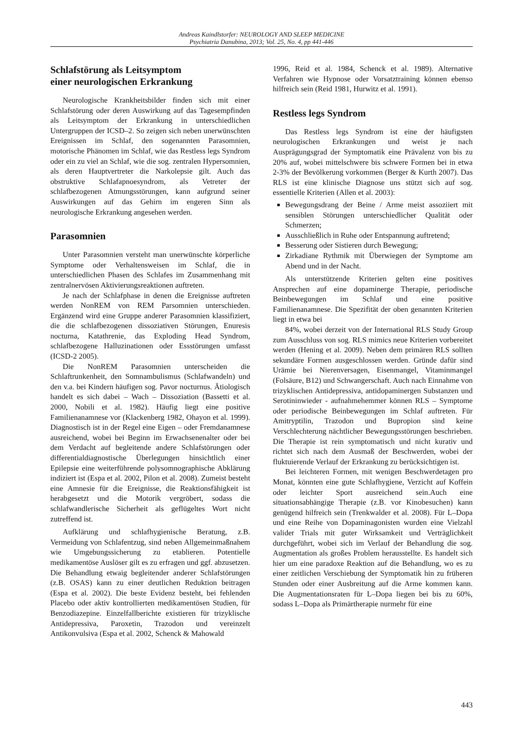Andreas Kaindlstorfer: NEUROLOGY AND SLEEP MEDICINE
Psychiatria Danubina, 2013; Vol. 25, No. 4, pp 441-446
Schlafstörung als Leitsymptom
einer neurologischen Erkrankung
Neurologische Krankheitsbilder finden sich mit einer Schlafstörung oder deren Auswirkung auf das Tagesempfinden als Leitsymptom der Erkrankung in unterschiedlichen Untergruppen der ICSD–2. So zeigen sich neben unerwünschten Ereignissen im Schlaf, den sogenannten Parasomnien, motorische Phänomen im Schlaf, wie das Restless legs Syndrom oder ein zu viel an Schlaf, wie die sog. zentralen Hypersomnien, als deren Hauptvertreter die Narkolepsie gilt. Auch das obstruktive Schlafapnoesyndrom, als Vetreter der schlafbezogenen Atmungsstörungen, kann aufgrund seiner Auswirkungen auf das Gehirn im engeren Sinn als neurologische Erkrankung angesehen werden.
Parasomnien
Unter Parasomnien versteht man unerwünschte körperliche Symptome oder Verhaltensweisen im Schlaf, die in unterschiedlichen Phasen des Schlafes im Zusammenhang mit zentralnervösen Aktivierungsreaktionen auftreten.
Je nach der Schlafphase in denen die Ereignisse auftreten werden NonREM von REM Parsomnien unterschieden. Ergänzend wird eine Gruppe anderer Parasomnien klassifiziert, die die schlafbezogenen dissoziativen Störungen, Enuresis nocturna, Katathrenie, das Exploding Head Syndrom, schlafbezogene Halluzinationen oder Essstörungen umfasst (ICSD-2 2005).
Die NonREM Parasomnien unterscheiden die Schlaftrunkenheit, den Somnambulismus (Schlafwandeln) und den v.a. bei Kindern häufigen sog. Pavor nocturnus. Ätiologisch handelt es sich dabei – Wach – Dissoziation (Bassetti et al. 2000, Nobili et al. 1982). Häufig liegt eine positive Familienanamnese vor (Klackenberg 1982, Ohayon et al. 1999). Diagnostisch ist in der Regel eine Eigen – oder Fremdanamnese ausreichend, wobei bei Beginn im Erwachsenenalter oder bei dem Verdacht auf begleitende andere Schlafstörungen oder differentialdiagnostische Überlegungen hinsichtlich einer Epilepsie eine weiterführende polysomnographische Abklärung indiziert ist (Espa et al. 2002, Pilon et al. 2008). Zumeist besteht eine Amnesie für die Ereignisse, die Reaktionsfähigkeit ist herabgesetzt und die Motorik vergröbert, sodass die schlafwandlerische Sicherheit als geflügeltes Wort nicht zutreffend ist.
Aufklärung und schlafhygienische Beratung, z.B. Vermeidung von Schlafentzug, sind neben Allgemeinmaßnahem wie Umgebungssicherung zu etablieren. Potentielle medikamentöse Auslöser gilt es zu erfragen und ggf. abzusetzen. Die Behandlung etwaig begleitender anderer Schlafstörungen (z.B. OSAS) kann zu einer deutlichen Reduktion beitragen (Espa et al. 2002). Die beste Evidenz besteht, bei fehlenden Placebo oder aktiv kontrollierten medikamentösen Studien, für Benzodiazepine. Einzelfallberichte existieren für trizyklische Antidepressiva, Paroxetin, Trazodon und vereinzelt Antikonvulsiva (Espa et al. 2002, Schenck & Mahowald
1996, Reid et al. 1984, Schenck et al. 1989). Alternative Verfahren wie Hypnose oder Vorsatztraining können ebenso hilfreich sein (Reid 1981, Hurwitz et al. 1991).
Restless legs Syndrom
Das Restless legs Syndrom ist eine der häufigsten neurologischen Erkrankungen und weist je nach Ausprägungsgrad der Symptomatik eine Prävalenz von bis zu 20% auf, wobei mittelschwere bis schwere Formen bei in etwa 2-3% der Bevölkerung vorkommen (Berger & Kurth 2007). Das RLS ist eine klinische Diagnose uns stützt sich auf sog. essentielle Kriterien (Allen et al. 2003):
Bewegungsdrang der Beine / Arme meist assoziiert mit sensiblen Störungen unterschiedlicher Qualität oder Schmerzen;
Ausschließlich in Ruhe oder Entspannung auftretend;
Besserung oder Sistieren durch Bewegung;
Zirkadiane Rythmik mit Überwiegen der Symptome am Abend und in der Nacht.
Als unterstützende Kriterien gelten eine positives Ansprechen auf eine dopaminerge Therapie, periodische Beinbewegungen im Schlaf und eine positive Familienanamnese. Die Spezifität der oben genannten Kriterien liegt in etwa bei
84%, wobei derzeit von der International RLS Study Group zum Ausschluss von sog. RLS mimics neue Kriterien vorbereitet werden (Hening et al. 2009). Neben dem primären RLS sollten sekundäre Formen ausgeschlossen werden. Gründe dafür sind Urämie bei Nierenversagen, Eisenmangel, Vitaminmangel (Folsäure, B12) und Schwangerschaft. Auch nach Einnahme von trizyklischen Antidepressiva, antidopaminergen Substanzen und Serotininwieder - aufnahmehemmer können RLS – Symptome oder periodische Beinbewegungen im Schlaf auftreten. Für Amitryptilin, Trazodon und Bupropion sind keine Verschlechterung nächtlicher Bewegungsstörungen beschrieben. Die Therapie ist rein symptomatisch und nicht kurativ und richtet sich nach dem Ausmaß der Beschwerden, wobei der fluktuierende Verlauf der Erkrankung zu berücksichtigen ist.
Bei leichteren Formen, mit wenigen Beschwerdetagen pro Monat, könnten eine gute Schlafhygiene, Verzicht auf Koffein oder leichter Sport ausreichend sein.Auch eine situationsabhängige Therapie (z.B. vor Kinobesuchen) kann genügend hilfreich sein (Trenkwalder et al. 2008). Für L–Dopa und eine Reihe von Dopaminagonisten wurden eine Vielzahl valider Trials mit guter Wirksamkeit und Verträglichkeit durchgeführt, wobei sich im Verlauf der Behandlung die sog. Augmentation als großes Problem herausstellte. Es handelt sich hier um eine paradoxe Reaktion auf die Behandlung, wo es zu einer zeitlichen Verschiebung der Symptomatik hin zu früheren Stunden oder einer Ausbreitung auf die Arme kommen kann. Die Augmentationsraten für L–Dopa liegen bei bis zu 60%, sodass L–Dopa als Primärtherapie nurmehr für eine
443